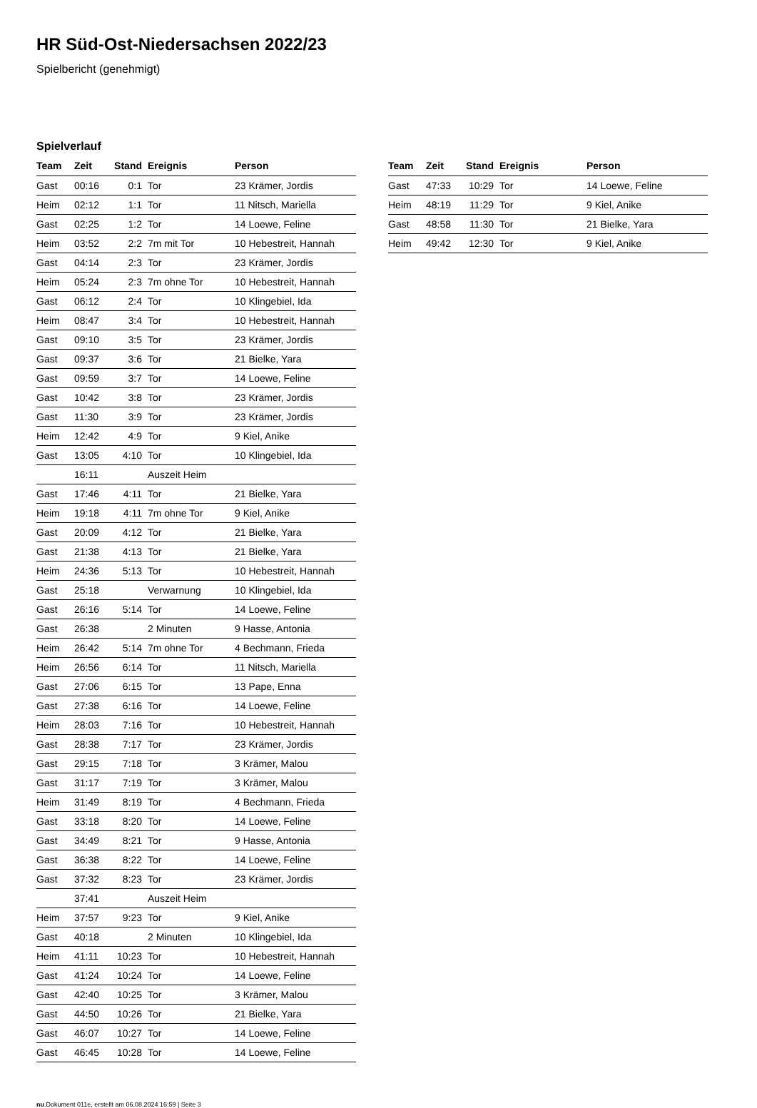HR Süd-Ost-Niedersachsen 2022/23
Spielbericht (genehmigt)
Spielverlauf
| Team | Zeit | Stand | Ereignis | Person |
| --- | --- | --- | --- | --- |
| Gast | 00:16 | 0:1 | Tor | 23 Krämer, Jordis |
| Heim | 02:12 | 1:1 | Tor | 11 Nitsch, Mariella |
| Gast | 02:25 | 1:2 | Tor | 14 Loewe, Feline |
| Heim | 03:52 | 2:2 | 7m mit Tor | 10 Hebestreit, Hannah |
| Gast | 04:14 | 2:3 | Tor | 23 Krämer, Jordis |
| Heim | 05:24 | 2:3 | 7m ohne Tor | 10 Hebestreit, Hannah |
| Gast | 06:12 | 2:4 | Tor | 10 Klingebiel, Ida |
| Heim | 08:47 | 3:4 | Tor | 10 Hebestreit, Hannah |
| Gast | 09:10 | 3:5 | Tor | 23 Krämer, Jordis |
| Gast | 09:37 | 3:6 | Tor | 21 Bielke, Yara |
| Gast | 09:59 | 3:7 | Tor | 14 Loewe, Feline |
| Gast | 10:42 | 3:8 | Tor | 23 Krämer, Jordis |
| Gast | 11:30 | 3:9 | Tor | 23 Krämer, Jordis |
| Heim | 12:42 | 4:9 | Tor | 9 Kiel, Anike |
| Gast | 13:05 | 4:10 | Tor | 10 Klingebiel, Ida |
| | 16:11 | | Auszeit Heim | |
| Gast | 17:46 | 4:11 | Tor | 21 Bielke, Yara |
| Heim | 19:18 | 4:11 | 7m ohne Tor | 9 Kiel, Anike |
| Gast | 20:09 | 4:12 | Tor | 21 Bielke, Yara |
| Gast | 21:38 | 4:13 | Tor | 21 Bielke, Yara |
| Heim | 24:36 | 5:13 | Tor | 10 Hebestreit, Hannah |
| Gast | 25:18 | | Verwarnung | 10 Klingebiel, Ida |
| Gast | 26:16 | 5:14 | Tor | 14 Loewe, Feline |
| Gast | 26:38 | | 2 Minuten | 9 Hasse, Antonia |
| Heim | 26:42 | 5:14 | 7m ohne Tor | 4 Bechmann, Frieda |
| Heim | 26:56 | 6:14 | Tor | 11 Nitsch, Mariella |
| Gast | 27:06 | 6:15 | Tor | 13 Pape, Enna |
| Gast | 27:38 | 6:16 | Tor | 14 Loewe, Feline |
| Heim | 28:03 | 7:16 | Tor | 10 Hebestreit, Hannah |
| Gast | 28:38 | 7:17 | Tor | 23 Krämer, Jordis |
| Gast | 29:15 | 7:18 | Tor | 3 Krämer, Malou |
| Gast | 31:17 | 7:19 | Tor | 3 Krämer, Malou |
| Heim | 31:49 | 8:19 | Tor | 4 Bechmann, Frieda |
| Gast | 33:18 | 8:20 | Tor | 14 Loewe, Feline |
| Gast | 34:49 | 8:21 | Tor | 9 Hasse, Antonia |
| Gast | 36:38 | 8:22 | Tor | 14 Loewe, Feline |
| Gast | 37:32 | 8:23 | Tor | 23 Krämer, Jordis |
| | 37:41 | | Auszeit Heim | |
| Heim | 37:57 | 9:23 | Tor | 9 Kiel, Anike |
| Gast | 40:18 | | 2 Minuten | 10 Klingebiel, Ida |
| Heim | 41:11 | 10:23 | Tor | 10 Hebestreit, Hannah |
| Gast | 41:24 | 10:24 | Tor | 14 Loewe, Feline |
| Gast | 42:40 | 10:25 | Tor | 3 Krämer, Malou |
| Gast | 44:50 | 10:26 | Tor | 21 Bielke, Yara |
| Gast | 46:07 | 10:27 | Tor | 14 Loewe, Feline |
| Gast | 46:45 | 10:28 | Tor | 14 Loewe, Feline |
| Team | Zeit | Stand | Ereignis | Person |
| --- | --- | --- | --- | --- |
| Gast | 47:33 | 10:29 | Tor | 14 Loewe, Feline |
| Heim | 48:19 | 11:29 | Tor | 9 Kiel, Anike |
| Gast | 48:58 | 11:30 | Tor | 21 Bielke, Yara |
| Heim | 49:42 | 12:30 | Tor | 9 Kiel, Anike |
nu.Dokument 011e, erstellt am 06.08.2024 16:59 | Seite 3